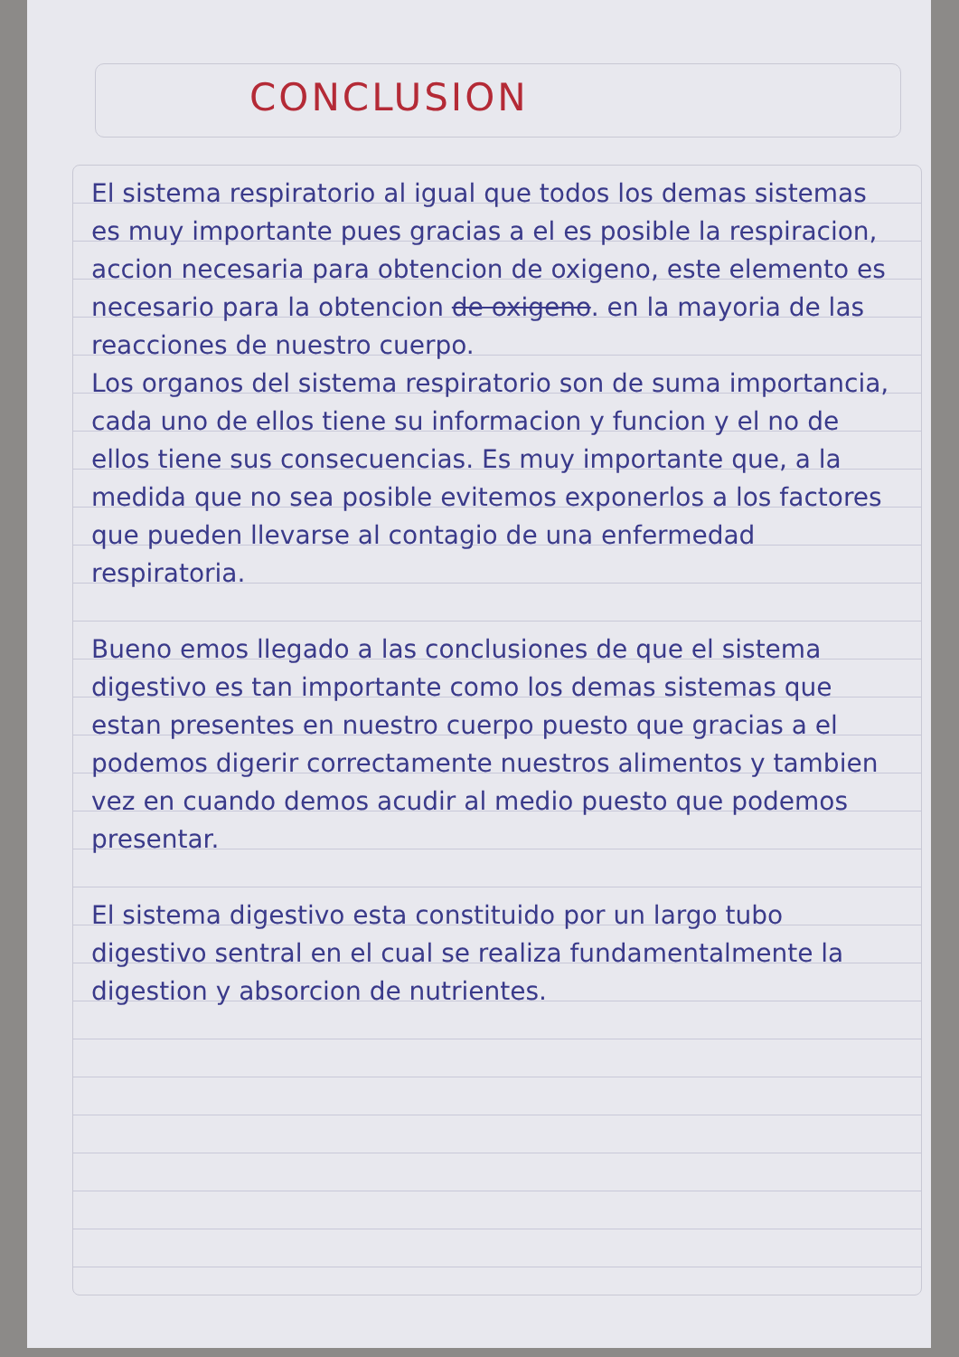CONCLUSION
El sistema respiratorio al igual que todos los demas sistemas es muy importante pues gracias a el es posible la respiracion, accion necesaria para obtencion de oxigeno, este elemento es necesario para la obtencion de oxigeno. en la mayoria de las reacciones de nuestro cuerpo.
Los organos del sistema respiratorio son de suma importancia, cada uno de ellos tiene su informacion y funcion y el no de ellos tiene sus consecuencias. Es muy importante que, a la medida que no sea posible evitemos exponerlos a los factores que pueden llevarse al contagio de una enfermedad respiratoria.
Bueno emos llegado a las conclusiones de que el sistema digestivo es tan importante como los demas sistemas que estan presentes en nuestro cuerpo puesto que gracias a el podemos digerir correctamente nuestros alimentos y tambien vez en cuando demos acudir al medio puesto que podemos presentar.
El sistema digestivo esta constituido por un largo tubo digestivo sentral en el cual se realiza fundamentalmente la digestion y absorcion de nutrientes.